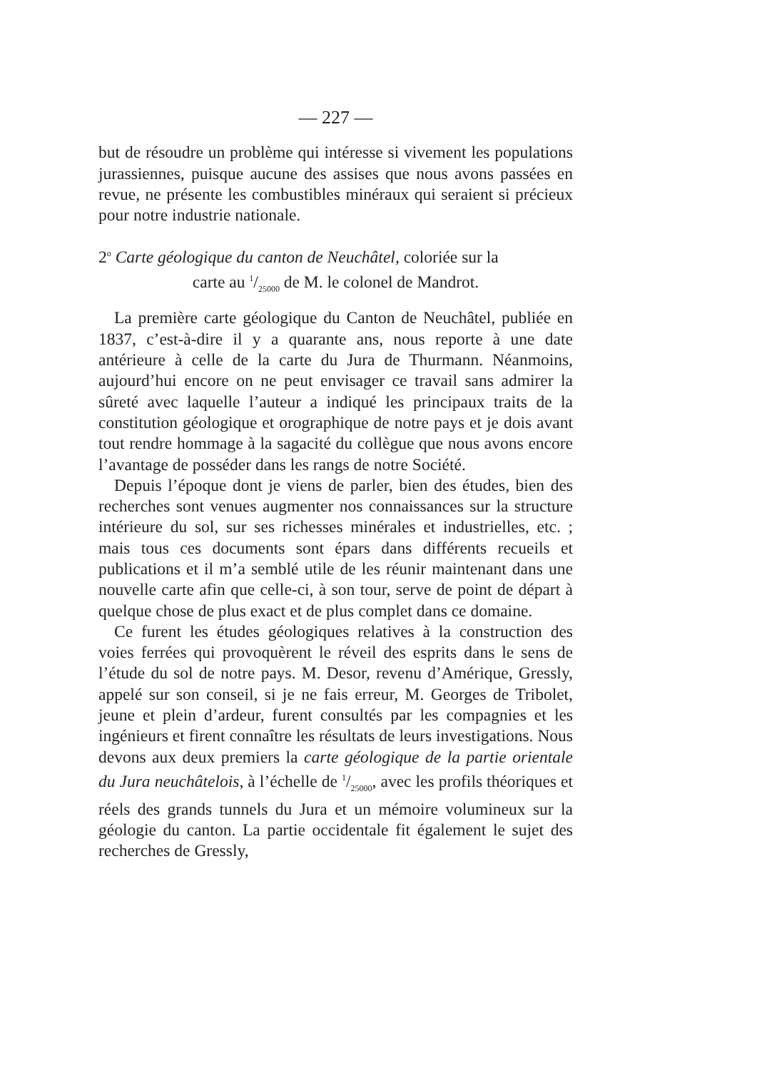— 227 —
but de résoudre un problème qui intéresse si vivement les populations jurassiennes, puisque aucune des assises que nous avons passées en revue, ne présente les combustibles minéraux qui seraient si précieux pour notre industrie nationale.
2<sup>o</sup> Carte géologique du canton de Neuchâtel, coloriée sur la
carte au 1/25000 de M. le colonel de Mandrot.
La première carte géologique du Canton de Neuchâtel, publiée en 1837, c’est-à-dire il y a quarante ans, nous reporte à une date antérieure à celle de la carte du Jura de Thurmann. Néanmoins, aujourd’hui encore on ne peut envisager ce travail sans admirer la sûreté avec laquelle l’auteur a indiqué les principaux traits de la constitution géologique et orographique de notre pays et je dois avant tout rendre hommage à la sagacité du collègue que nous avons encore l’avantage de posséder dans les rangs de notre Société.
Depuis l’époque dont je viens de parler, bien des études, bien des recherches sont venues augmenter nos connaissances sur la structure intérieure du sol, sur ses richesses minérales et industrielles, etc. ; mais tous ces documents sont épars dans différents recueils et publications et il m’a semblé utile de les réunir maintenant dans une nouvelle carte afin que celle-ci, à son tour, serve de point de départ à quelque chose de plus exact et de plus complet dans ce domaine.
Ce furent les études géologiques relatives à la construction des voies ferrées qui provoquèrent le réveil des esprits dans le sens de l’étude du sol de notre pays. M. Desor, revenu d’Amérique, Gressly, appelé sur son conseil, si je ne fais erreur, M. Georges de Tribolet, jeune et plein d’ardeur, furent consultés par les compagnies et les ingénieurs et firent connaître les résultats de leurs investigations. Nous devons aux deux premiers la carte géologique de la partie orientale du Jura neuchâtelois, à l’échelle de 1/25000, avec les profils théoriques et réels des grands tunnels du Jura et un mémoire volumineux sur la géologie du canton. La partie occidentale fit également le sujet des recherches de Gressly,